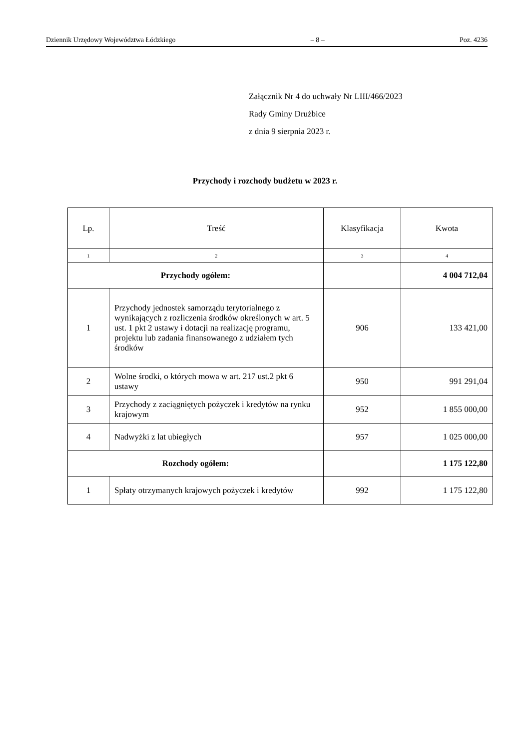Dziennik Urzędowy Województwa Łódzkiego – 8 – Poz. 4236
Załącznik Nr 4 do uchwały Nr LIII/466/2023
Rady Gminy Drużbice
z dnia 9 sierpnia 2023 r.
Przychody i rozchody budżetu w 2023 r.
| Lp. | Treść | Klasyfikacja | Kwota |
| --- | --- | --- | --- |
| 1 | 2 | 3 | 4 |
| Przychody ogółem: | | | 4 004 712,04 |
| 1 | Przychody jednostek samorządu terytorialnego z wynikających z rozliczenia środków określonych w art. 5 ust. 1 pkt 2 ustawy i dotacji na realizację programu, projektu lub zadania finansowanego z udziałem tych środków | 906 | 133 421,00 |
| 2 | Wolne środki, o których mowa w art. 217 ust.2 pkt 6 ustawy | 950 | 991 291,04 |
| 3 | Przychody z zaciągniętych pożyczek i kredytów na rynku krajowym | 952 | 1 855 000,00 |
| 4 | Nadwyżki z lat ubiegłych | 957 | 1 025 000,00 |
| Rozchody ogółem: | | | 1 175 122,80 |
| 1 | Spłaty otrzymanych krajowych pożyczek i kredytów | 992 | 1 175 122,80 |